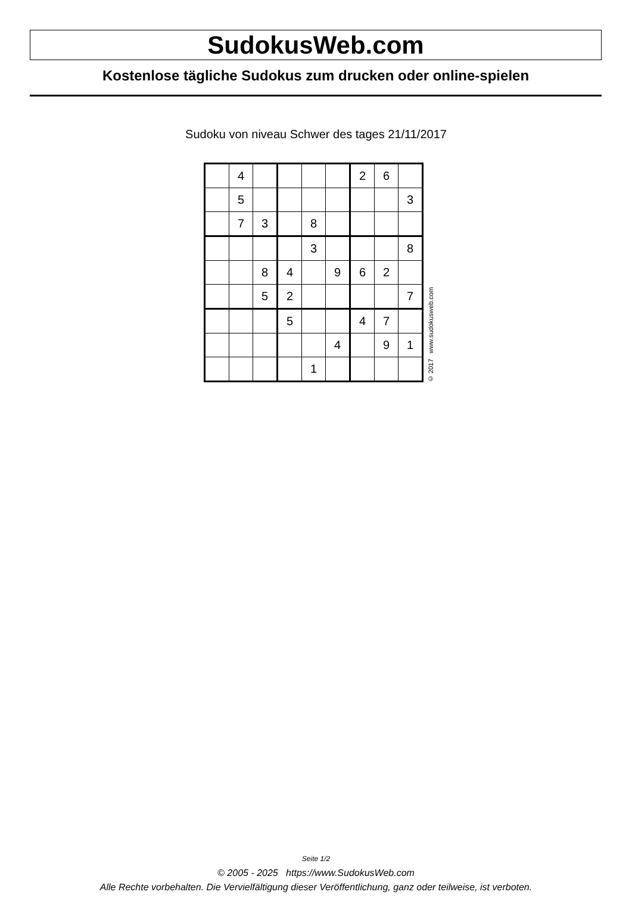SudokusWeb.com
Kostenlose tägliche Sudokus zum drucken oder online-spielen
Sudoku von niveau Schwer des tages 21/11/2017
| | 4 | | | | | 2 | 6 | |
| | 5 | | | | | | | 3 |
| | 7 | 3 | | 8 | | | | |
| | | | | 3 | | | | 8 |
| | | 8 | 4 | | 9 | 6 | 2 | |
| | | 5 | 2 | | | | | 7 |
| | | | 5 | | | 4 | 7 | |
| | | | | | 4 | | 9 | 1 |
| | | | | 1 | | | | |
© 2017 www.sudokusweb.com
Seite 1/2
© 2005 - 2025 https://www.SudokusWeb.com
Alle Rechte vorbehalten. Die Vervielfältigung dieser Veröffentlichung, ganz oder teilweise, ist verboten.